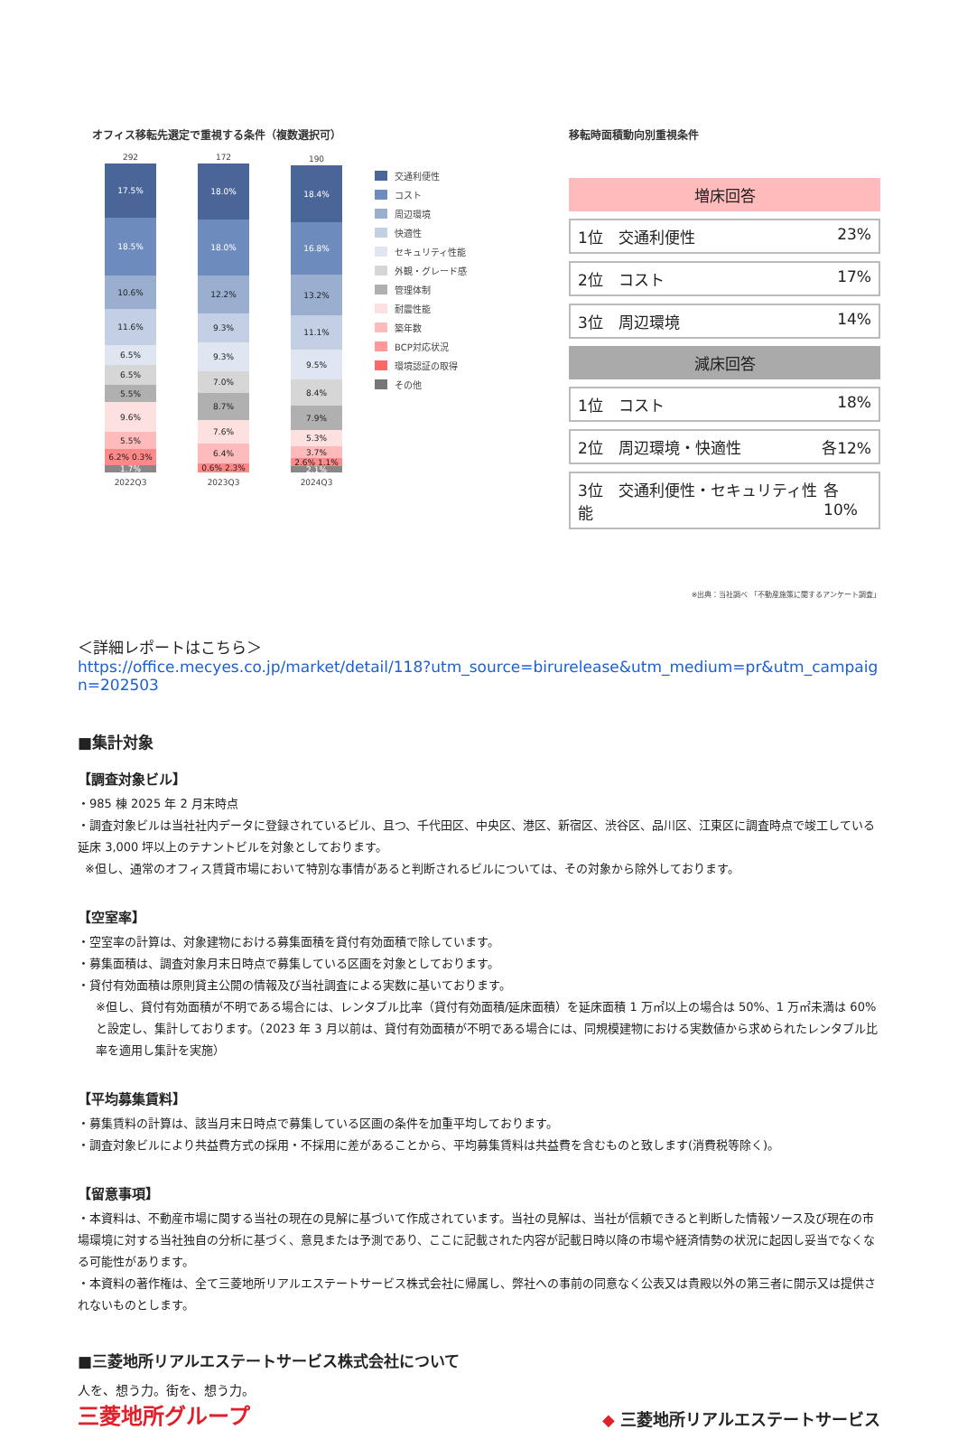オフィス移転先選定で重視する条件（複数選択可）
292
17.5%
18.5%
10.6%
11.6%
6.5%
6.5%
5.5%
9.6%
5.5%
6.2% 0.3%
1.7%
2022Q3
172
18.0%
18.0%
12.2%
9.3%
9.3%
7.0%
8.7%
7.6%
6.4%
0.6% 2.3%
2023Q3
190
18.4%
16.8%
13.2%
11.1%
9.5%
8.4%
7.9%
5.3%
3.7%
2.6% 1.1%
2.1%
2024Q3
交通利便性
コスト
周辺環境
快適性
セキュリティ性能
外観・グレード感
管理体制
耐震性能
築年数
BCP対応状況
環境認証の取得
その他
移転時面積動向別重視条件
増床回答
1位　交通利便性 23%
2位　コスト 17%
3位　周辺環境 14%
減床回答
1位　コスト 18%
2位　周辺環境・快適性 各12%
3位　交通利便性・セキュリティ性能 各10%
※出典：当社調べ 「不動産施策に関するアンケート調査」
＜詳細レポートはこちら＞
https://office.mecyes.co.jp/market/detail/118?utm_source=birurelease&utm_medium=pr&utm_campaign=202503
■集計対象
【調査対象ビル】
・985 棟 2025 年 2 月末時点
・調査対象ビルは当社社内データに登録されているビル、且つ、千代田区、中央区、港区、新宿区、渋谷区、品川区、江東区に調査時点で竣工している延床 3,000 坪以上のテナントビルを対象としております。
※但し、通常のオフィス賃貸市場において特別な事情があると判断されるビルについては、その対象から除外しております。
【空室率】
・空室率の計算は、対象建物における募集面積を貸付有効面積で除しています。
・募集面積は、調査対象月末日時点で募集している区画を対象としております。
・貸付有効面積は原則貸主公開の情報及び当社調査による実数に基いております。
※但し、貸付有効面積が不明である場合には、レンタブル比率（貸付有効面積/延床面積）を延床面積 1 万㎡以上の場合は 50%、1 万㎡未満は 60%と設定し、集計しております。（2023 年 3 月以前は、貸付有効面積が不明である場合には、同規模建物における実数値から求められたレンタブル比率を適用し集計を実施）
【平均募集賃料】
・募集賃料の計算は、該当月末日時点で募集している区画の条件を加重平均しております。
・調査対象ビルにより共益費方式の採用・不採用に差があることから、平均募集賃料は共益費を含むものと致します(消費税等除く)。
【留意事項】
・本資料は、不動産市場に関する当社の現在の見解に基づいて作成されています。当社の見解は、当社が信頼できると判断した情報ソース及び現在の市場環境に対する当社独自の分析に基づく、意見または予測であり、ここに記載された内容が記載日時以降の市場や経済情勢の状況に起因し妥当でなくなる可能性があります。
・本資料の著作権は、全て三菱地所リアルエステートサービス株式会社に帰属し、弊社への事前の同意なく公表又は貴殿以外の第三者に開示又は提供されないものとします。
■三菱地所リアルエステートサービス株式会社について
人を、想う力。街を、想う力。
三菱地所グループ
◆ 三菱地所リアルエステートサービス